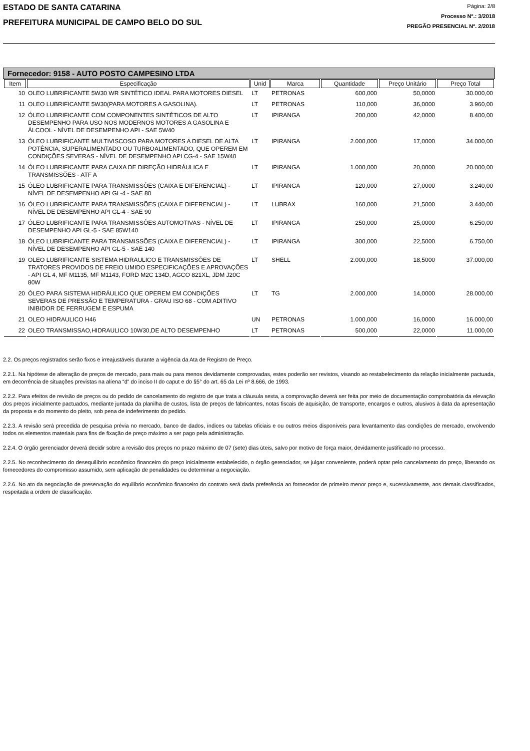ESTADO DE SANTA CATARINA
PREFEITURA MUNICIPAL DE CAMPO BELO DO SUL
Página: 2/8
Processo Nº.: 3/2018
PREGÃO PRESENCIAL Nº. 2/2018
Fornecedor: 9158 - AUTO POSTO CAMPESINO LTDA
| Item | Especificação | Unid | Marca | Quantidade | Preço Unitário | Preço Total |
| --- | --- | --- | --- | --- | --- | --- |
| 10 | OLEO LUBRIFICANTE 5W30 WR SINTÉTICO IDEAL PARA MOTORES DIESEL | LT | PETRONAS | 600,000 | 50,0000 | 30.000,00 |
| 11 | OLEO LUBRIFICANTE 5W30(PARA MOTORES A GASOLINA). | LT | PETRONAS | 110,000 | 36,0000 | 3.960,00 |
| 12 | ÓLEO LUBRIFICANTE COM COMPONENTES SINTÉTICOS DE ALTO DESEMPENHO PARA USO NOS MODERNOS MOTORES A GASOLINA E ÁLCOOL - NÍVEL DE DESEMPENHO API - SAE 5W40 | LT | IPIRANGA | 200,000 | 42,0000 | 8.400,00 |
| 13 | ÓLEO LUBRIFICANTE MULTIVISCOSO PARA MOTORES A DIESEL DE ALTA POTÊNCIA, SUPERALIMENTADO OU TURBOALIMENTADO, QUE OPEREM EM CONDIÇÕES SEVERAS - NÍVEL DE DESEMPENHO API CG-4 - SAE 15W40 | LT | IPIRANGA | 2.000,000 | 17,0000 | 34.000,00 |
| 14 | ÓLEO LUBRIFICANTE PARA CAIXA DE DIREÇÃO HIDRÁULICA E TRANSMISSÕES - ATF A | LT | IPIRANGA | 1.000,000 | 20,0000 | 20.000,00 |
| 15 | ÓLEO LUBRIFICANTE PARA TRANSMISSÕES (CAIXA E DIFERENCIAL) - NÍVEL DE DESEMPENHO API GL-4 - SAE 80 | LT | IPIRANGA | 120,000 | 27,0000 | 3.240,00 |
| 16 | ÓLEO LUBRIFICANTE PARA TRANSMISSÕES (CAIXA E DIFERENCIAL) - NÍVEL DE DESEMPENHO API GL-4 - SAE 90 | LT | LUBRAX | 160,000 | 21,5000 | 3.440,00 |
| 17 | ÓLEO LUBRIFICANTE PARA TRANSMISSÕES AUTOMOTIVAS - NÍVEL DE DESEMPENHO API GL-5 - SAE 85W140 | LT | IPIRANGA | 250,000 | 25,0000 | 6.250,00 |
| 18 | ÓLEO LUBRIFICANTE PARA TRANSMISSÕES (CAIXA E DIFERENCIAL) - NÍVEL DE DESEMPENHO API GL-5 - SAE 140 | LT | IPIRANGA | 300,000 | 22,5000 | 6.750,00 |
| 19 | OLEO LUBRIFICANTE SISTEMA HIDRAULICO E TRANSMISSÕES DE TRATORES PROVIDOS DE FREIO UMIDO ESPECIFICAÇÕES E APROVAÇÕES - API GL 4, MF M1135, MF M1143, FORD M2C 134D, AGCO 821XL, JDM J20C 80W | LT | SHELL | 2.000,000 | 18,5000 | 37.000,00 |
| 20 | ÓLEO PARA SISTEMA HIDRÁULICO QUE OPEREM EM CONDIÇÕES SEVERAS DE PRESSÃO E TEMPERATURA - GRAU ISO 68 - COM ADITIVO INIBIDOR DE FERRUGEM E ESPUMA | LT | TG | 2.000,000 | 14,0000 | 28.000,00 |
| 21 | OLEO HIDRAULICO H46 | UN | PETRONAS | 1.000,000 | 16,0000 | 16.000,00 |
| 22 | OLEO TRANSMISSAO,HIDRAULICO 10W30,DE ALTO DESEMPENHO | LT | PETRONAS | 500,000 | 22,0000 | 11.000,00 |
2.2. Os preços registrados serão fixos e irreajustáveis durante a vigência da Ata de Registro de Preço.
2.2.1. Na hipótese de alteração de preços de mercado, para mais ou para menos devidamente comprovadas, estes poderão ser revistos, visando ao restabelecimento da relação inicialmente pactuada, em decorrência de situações previstas na alíena “d” do inciso II do caput e do §5° do art. 65 da Lei nº 8.666, de 1993.
2.2.2. Para efeitos de revisão de preços ou do pedido de cancelamento do registro de que trata a cláusula sexta, a comprovação deverá ser feita por meio de documentação comprobatória da elevação dos preços inicialmente pactuados, mediante juntada da planilha de custos, lista de preços de fabricantes, notas fiscais de aquisição, de transporte, encargos e outros, alusivos à data da apresentação da proposta e do momento do pleito, sob pena de indeferimento do pedido.
2.2.3. A revisão será precedida de pesquisa prévia no mercado, banco de dados, índices ou tabelas oficiais e ou outros meios disponíveis para levantamento das condições de mercado, envolvendo todos os elementos materiais para fins de fixação de preço máximo a ser pago pela administração.
2.2.4. O órgão gerenciador deverá decidir sobre a revisão dos preços no prazo máximo de 07 (sete) dias úteis, salvo por motivo de força maior, devidamente justificado no processo.
2.2.5. No reconhecimento do desequilíbrio econômico financeiro do preço inicialmente estabelecido, o órgão gerenciador, se julgar conveniente, poderá optar pelo cancelamento do preço, liberando os fornecedores do compromisso assumido, sem aplicação de penalidades ou determinar a negociação.
2.2.6. No ato da negociação de preservação do equilíbrio econômico financeiro do contrato será dada preferência ao fornecedor de primeiro menor preço e, sucessivamente, aos demais classificados, respeitada a ordem de classificação.